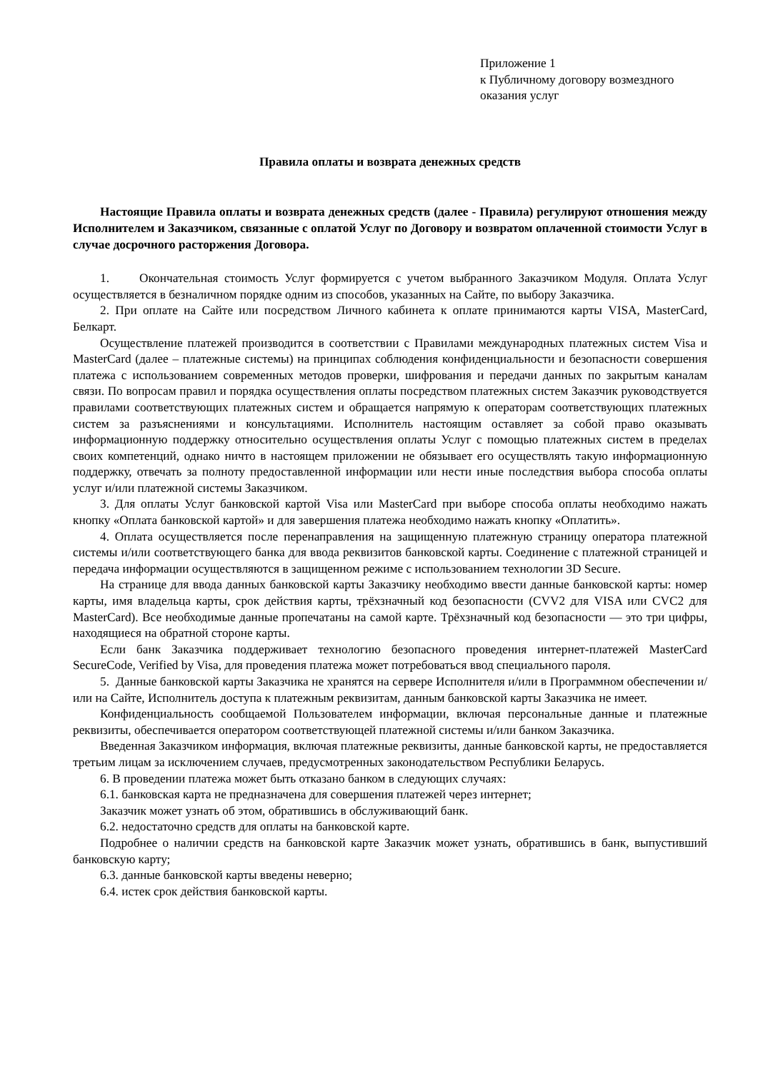Приложение 1
к Публичному договору возмездного
оказания услуг
Правила оплаты и возврата денежных средств
Настоящие Правила оплаты и возврата денежных средств (далее - Правила) регулируют отношения между Исполнителем и Заказчиком, связанные с оплатой Услуг по Договору и возвратом оплаченной стоимости Услуг в случае досрочного расторжения Договора.
1. Окончательная стоимость Услуг формируется с учетом выбранного Заказчиком Модуля. Оплата Услуг осуществляется в безналичном порядке одним из способов, указанных на Сайте, по выбору Заказчика.
2. При оплате на Сайте или посредством Личного кабинета к оплате принимаются карты VISA, MasterCard, Белкарт.
Осуществление платежей производится в соответствии с Правилами международных платежных систем Visa и MasterCard (далее – платежные системы) на принципах соблюдения конфиденциальности и безопасности совершения платежа с использованием современных методов проверки, шифрования и передачи данных по закрытым каналам связи. По вопросам правил и порядка осуществления оплаты посредством платежных систем Заказчик руководствуется правилами соответствующих платежных систем и обращается напрямую к операторам соответствующих платежных систем за разъяснениями и консультациями. Исполнитель настоящим оставляет за собой право оказывать информационную поддержку относительно осуществления оплаты Услуг с помощью платежных систем в пределах своих компетенций, однако ничто в настоящем приложении не обязывает его осуществлять такую информационную поддержку, отвечать за полноту предоставленной информации или нести иные последствия выбора способа оплаты услуг и/или платежной системы Заказчиком.
3. Для оплаты Услуг банковской картой Visa или MasterCard при выборе способа оплаты необходимо нажать кнопку «Оплата банковской картой» и для завершения платежа необходимо нажать кнопку «Оплатить».
4. Оплата осуществляется после перенаправления на защищенную платежную страницу оператора платежной системы и/или соответствующего банка для ввода реквизитов банковской карты. Соединение с платежной страницей и передача информации осуществляются в защищенном режиме с использованием технологии 3D Secure.
На странице для ввода данных банковской карты Заказчику необходимо ввести данные банковской карты: номер карты, имя владельца карты, срок действия карты, трёхзначный код безопасности (CVV2 для VISA или CVC2 для MasterCard). Все необходимые данные пропечатаны на самой карте. Трёхзначный код безопасности — это три цифры, находящиеся на обратной стороне карты.
Если банк Заказчика поддерживает технологию безопасного проведения интернет-платежей MasterCard SecureCode, Verified by Visa, для проведения платежа может потребоваться ввод специального пароля.
5. Данные банковской карты Заказчика не хранятся на сервере Исполнителя и/или в Программном обеспечении и/или на Сайте, Исполнитель доступа к платежным реквизитам, данным банковской карты Заказчика не имеет.
Конфиденциальность сообщаемой Пользователем информации, включая персональные данные и платежные реквизиты, обеспечивается оператором соответствующей платежной системы и/или банком Заказчика.
Введенная Заказчиком информация, включая платежные реквизиты, данные банковской карты, не предоставляется третьим лицам за исключением случаев, предусмотренных законодательством Республики Беларусь.
6. В проведении платежа может быть отказано банком в следующих случаях:
6.1. банковская карта не предназначена для совершения платежей через интернет;
Заказчик может узнать об этом, обратившись в обслуживающий банк.
6.2. недостаточно средств для оплаты на банковской карте.
Подробнее о наличии средств на банковской карте Заказчик может узнать, обратившись в банк, выпустивший банковскую карту;
6.3. данные банковской карты введены неверно;
6.4. истек срок действия банковской карты.